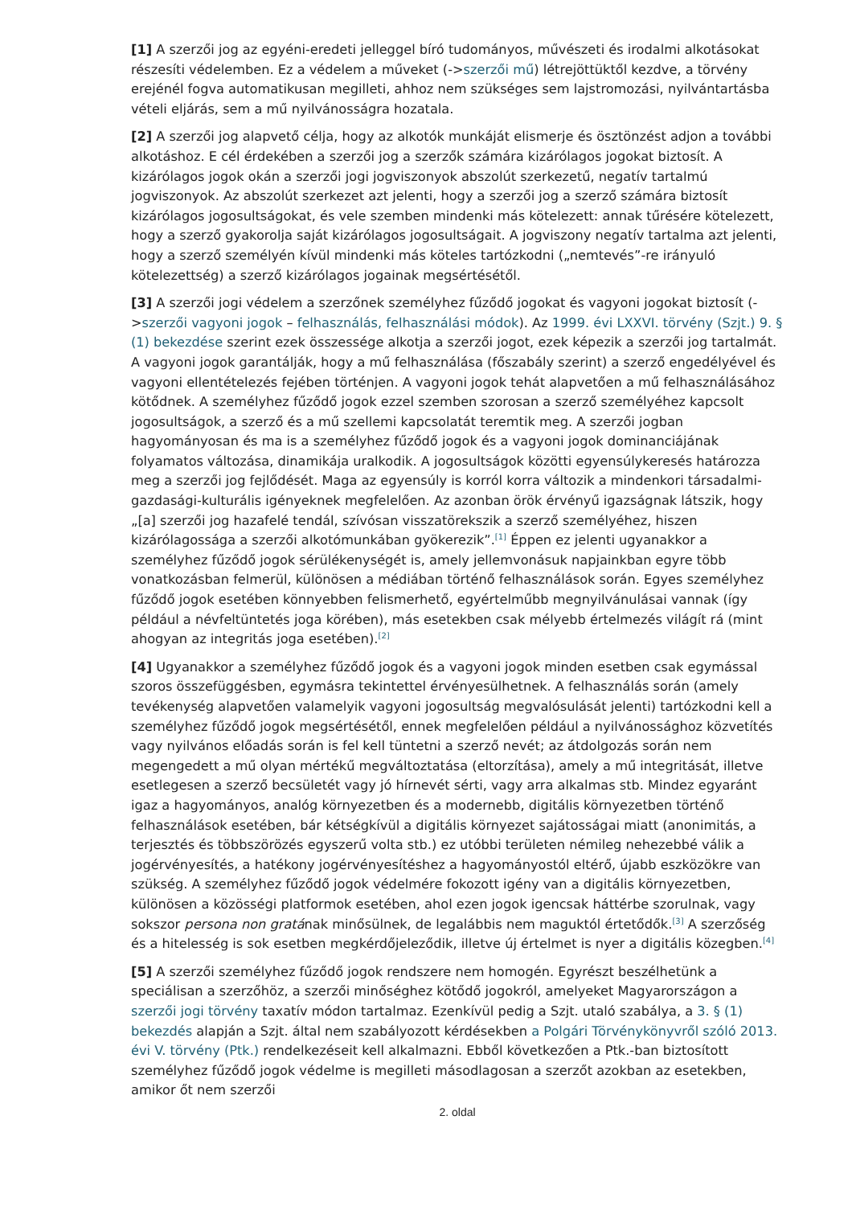[1] A szerzői jog az egyéni-eredeti jelleggel bíró tudományos, művészeti és irodalmi alkotásokat részesíti védelemben. Ez a védelem a műveket (->szerzői mű) létrejöttüktől kezdve, a törvény erejénél fogva automatikusan megilleti, ahhoz nem szükséges sem lajstromozási, nyilvántartásba vételi eljárás, sem a mű nyilvánosságra hozatala.
[2] A szerzői jog alapvető célja, hogy az alkotók munkáját elismerje és ösztönzést adjon a további alkotáshoz. E cél érdekében a szerzői jog a szerzők számára kizárólagos jogokat biztosít. A kizárólagos jogok okán a szerzői jogi jogviszonyok abszolút szerkezetű, negatív tartalmú jogviszonyok. Az abszolút szerkezet azt jelenti, hogy a szerzői jog a szerző számára biztosít kizárólagos jogosultságokat, és vele szemben mindenki más kötelezett: annak tűrésére kötelezett, hogy a szerző gyakorolja saját kizárólagos jogosultságait. A jogviszony negatív tartalma azt jelenti, hogy a szerző személyén kívül mindenki más köteles tartózkodni („nemtevés”-re irányuló kötelezettség) a szerző kizárólagos jogainak megsértésétől.
[3] A szerzői jogi védelem a szerzőnek személyhez fűződő jogokat és vagyoni jogokat biztosít (->szerzői vagyoni jogok – felhasználás, felhasználási módok). Az 1999. évi LXXVI. törvény (Szjt.) 9. § (1) bekezdése szerint ezek összessége alkotja a szerzői jogot, ezek képezik a szerzői jog tartalmát. A vagyoni jogok garantálják, hogy a mű felhasználása (főszabály szerint) a szerző engedélyével és vagyoni ellentételezés fejében történjen. A vagyoni jogok tehát alapvetően a mű felhasználásához kötődnek. A személyhez fűződő jogok ezzel szemben szorosan a szerző személyéhez kapcsolt jogosultságok, a szerző és a mű szellemi kapcsolatát teremtik meg. A szerzői jogban hagyományosan és ma is a személyhez fűződő jogok és a vagyoni jogok dominanciájának folyamatos változása, dinamikája uralkodik. A jogosultságok közötti egyensúlykeresés határozza meg a szerzői jog fejlődését. Maga az egyensúly is korról korra változik a mindenkori társadalmi-gazdasági-kulturális igényeknek megfelelően. Az azonban örök érvényű igazságnak látszik, hogy „[a] szerzői jog hazafelé tendál, szívósan visszatörekszik a szerző személyéhez, hiszen kizárólagossága a szerzői alkotómunkában gyökerezik”.<sup>[1]</sup> Éppen ez jelenti ugyanakkor a személyhez fűződő jogok sérülékenységét is, amely jellemvonásuk napjainkban egyre több vonatkozásban felmerül, különösen a médiában történő felhasználások során. Egyes személyhez fűződő jogok esetében könnyebben felismerhető, egyértelműbb megnyilvánulásai vannak (így például a névfeltüntetés joga körében), más esetekben csak mélyebb értelmezés világít rá (mint ahogyan az integritás joga esetében).<sup>[2]</sup>
[4] Ugyanakkor a személyhez fűződő jogok és a vagyoni jogok minden esetben csak egymással szoros összefüggésben, egymásra tekintettel érvényesülhetnek. A felhasználás során (amely tevékenység alapvetően valamelyik vagyoni jogosultság megvalósulását jelenti) tartózkodni kell a személyhez fűződő jogok megsértésétől, ennek megfelelően például a nyilvánossághoz közvetítés vagy nyilvános előadás során is fel kell tüntetni a szerző nevét; az átdolgozás során nem megengedett a mű olyan mértékű megváltoztatása (eltorzítása), amely a mű integritását, illetve esetlegesen a szerző becsületét vagy jó hírnevét sérti, vagy arra alkalmas stb. Mindez egyaránt igaz a hagyományos, analóg környezetben és a modernebb, digitális környezetben történő felhasználások esetében, bár kétségkívül a digitális környezet sajátosságai miatt (anonimitás, a terjesztés és többszörözés egyszerű volta stb.) ez utóbbi területen némileg nehezebbé válik a jogérvényesítés, a hatékony jogérvényesítéshez a hagyományostól eltérő, újabb eszközökre van szükség. A személyhez fűződő jogok védelmére fokozott igény van a digitális környezetben, különösen a közösségi platformok esetében, ahol ezen jogok igencsak háttérbe szorulnak, vagy sokszor persona non gratának minősülnek, de legalábbis nem maguktól értetődők.<sup>[3]</sup> A szerzőség és a hitelesség is sok esetben megkérdőjeleződik, illetve új értelmet is nyer a digitális közegben.<sup>[4]</sup>
[5] A szerzői személyhez fűződő jogok rendszere nem homogén. Egyrészt beszélhetünk a speciálisan a szerzőhöz, a szerzői minőséghez kötődő jogokról, amelyeket Magyarországon a szerzői jogi törvény taxatív módon tartalmaz. Ezenkívül pedig a Szjt. utaló szabálya, a 3. § (1) bekezdés alapján a Szjt. által nem szabályozott kérdésekben a Polgári Törvénykönyvről szóló 2013. évi V. törvény (Ptk.) rendelkezéseit kell alkalmazni. Ebből következően a Ptk.-ban biztosított személyhez fűződő jogok védelme is megilleti másodlagosan a szerzőt azokban az esetekben, amikor őt nem szerzői
2. oldal